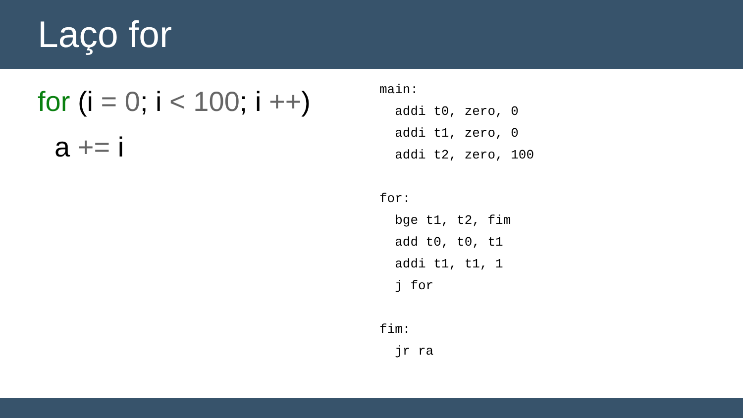Laço for
for (i = 0; i < 100; i ++)
a += i
main: addi t0, zero, 0 addi t1, zero, 0 addi t2, zero, 100 for: bge t1, t2, fim add t0, t0, t1 addi t1, t1, 1 j for fim: jr ra